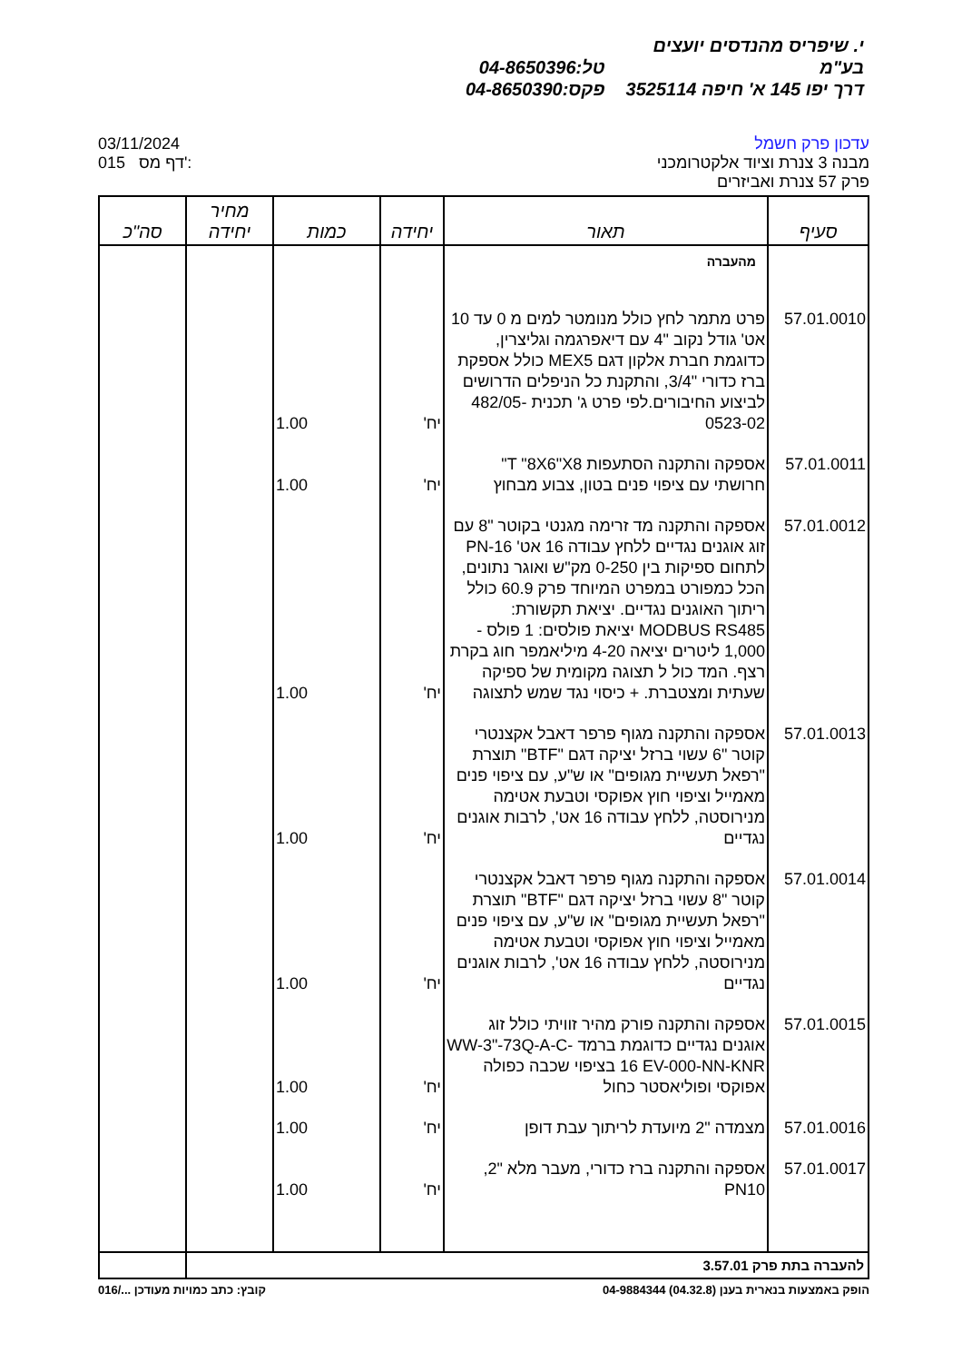י. שיפריס מהנדסים יועצים בע"מ טל:04-8650396
דרך יפו 145 א' חיפה 3525114 פקס:04-8650390
03/11/2024
015 דף מס':
עדכון פרק חשמל
מבנה 3 צנרת וציוד אלקטרומכני
פרק 57 צנרת ואביזרים
| סעיף | תאור | יחידה | כמות | מחיר יחידה | סה"כ |
| --- | --- | --- | --- | --- | --- |
| | מהעברה | | | | |
| 57.01.0010 | פרט מתמר לחץ כולל מנומטר למים מ 0 עד 10 אט' גודל נקוב "4 עם דיאפרגמה וגליצרין, כדוגמת חברת אלקון דגם MEX5 כולל אספקת ברז כדורי "3/4, והתקנת כל הניפלים הדרושים לביצוע החיבורים.לפי פרט ג' תכנית 482/05-0523-02 | יח' | 1.00 | | |
| 57.01.0011 | אספקה והתקנה הסתעפות T "8X6"X8" חרושתי עם ציפוי פנים בטון, צבוע מבחוץ | יח' | 1.00 | | |
| 57.01.0012 | אספקה והתקנה מד זרימה מגנטי בקוטר "8 עם זוג אוגנים נגדיים ללחץ עבודה 16 אט' PN-16 לתחום ספיקות בין 0-250 מק"ש ואוגר נתונים, הכל כמפורט במפרט המיוחד פרק 60.9 כולל ריתוך האוגנים נגדיים. יציאת תקשורת: MODBUS RS485 יציאת פולסים: 1 פולס - 1,000 ליטרים יציאה 4-20 מיליאמפר חוג בקרת רצף. המד כול ל תצוגה מקומית של ספיקה שעתית ומצטברת. + כיסוי נגד שמש לתצוגה | יח' | 1.00 | | |
| 57.01.0013 | אספקה והתקנה מגוף פרפר דאבל אקצנטרי קוטר "6 עשוי ברזל יציקה דגם "BTF" תוצרת "רפאל תעשיית מגופים" או ש"ע, עם ציפוי פנים מאמייל וציפוי חוץ אפוקסי וטבעת אטימה מנירוסטה, ללחץ עבודה 16 אט', לרבות אוגנים נגדיים | יח' | 1.00 | | |
| 57.01.0014 | אספקה והתקנה מגוף פרפר דאבל אקצנטרי קוטר "8 עשוי ברזל יציקה דגם "BTF" תוצרת "רפאל תעשיית מגופים" או ש"ע, עם ציפוי פנים מאמייל וציפוי חוץ אפוקסי וטבעת אטימה מנירוסטה, ללחץ עבודה 16 אט', לרבות אוגנים נגדיים | יח' | 1.00 | | |
| 57.01.0015 | אספקה והתקנה פורק מהיר זוויתי כולל זוג אוגנים נגדיים כדוגמת ברמד WW-3"-73Q-A-C-16 EV-000-NN-KNR בציפוי שכבה כפולה אפוקסי ופוליאסטר כחול | יח' | 1.00 | | |
| 57.01.0016 | מצמדה "2 מיועדת לריתוך עבת דופן | יח' | 1.00 | | |
| 57.01.0017 | אספקה והתקנה ברז כדורי, מעבר מלא "2, PN10 | יח' | 1.00 | | |
| להעברה בתת פרק 3.57.01 | | | | | |
016/... קובץ: כתב כמויות מעודכן
הופק באמצעות בנארית בענן (04.32.8) 04-9884344